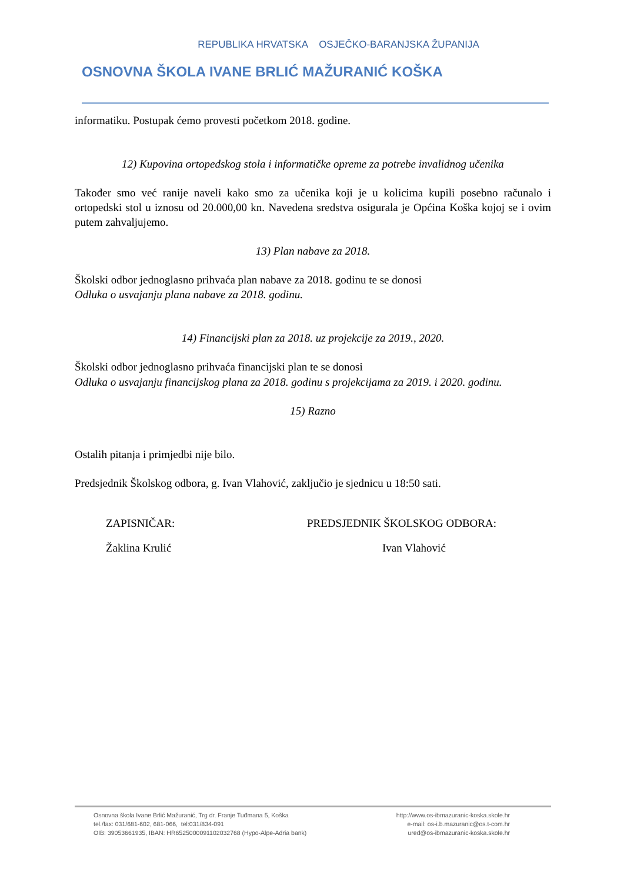REPUBLIKA HRVATSKA OSJEČKO-BARANJSKA ŽUPANIJA
OSNOVNA ŠKOLA IVANE BRLIĆ MAŽURANIĆ KOŠKA
informatiku. Postupak ćemo provesti početkom 2018. godine.
12) Kupovina ortopedskog stola i informatičke opreme za potrebe invalidnog učenika
Također smo već ranije naveli kako smo za učenika koji je u kolicima kupili posebno računalo i ortopedski stol u iznosu od 20.000,00 kn. Navedena sredstva osigurala je Općina Koška kojoj se i ovim putem zahvaljujemo.
13) Plan nabave za 2018.
Školski odbor jednoglasno prihvaća plan nabave za 2018. godinu te se donosi
Odluka o usvajanju plana nabave za 2018. godinu.
14) Financijski plan za 2018. uz projekcije za 2019., 2020.
Školski odbor jednoglasno prihvaća financijski plan te se donosi
Odluka o usvajanju financijskog plana za 2018. godinu s projekcijama za 2019. i 2020. godinu.
15) Razno
Ostalih pitanja i primjedbi nije bilo.
Predsjednik Školskog odbora, g. Ivan Vlahović, zaključio je sjednicu u 18:50 sati.
ZAPISNIČAR: PREDSJEDNIK ŠKOLSKOG ODBORA:
Žaklina Krulić Ivan Vlahović
Osnovna škola Ivane Brlić Mažuranić, Trg dr. Franje Tuđmana 5, Koška
tel./fax: 031/681-602, 681-066, tel:031/834-091
OIB: 39053661935, IBAN: HR6525000091102032768 (Hypo-Alpe-Adria bank)
http://www.os-ibmazuranic-koska.skole.hr
e-mail: os-i.b.mazuranic@os.t-com.hr
ured@os-ibmazuranic-koska.skole.hr